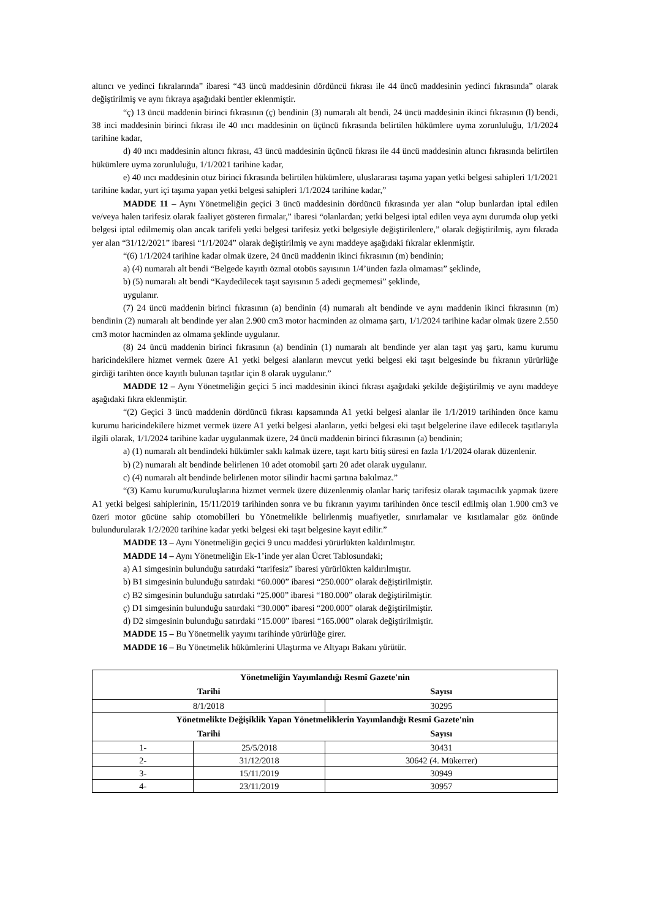altıncı ve yedinci fıkralarında” ibaresi “43 üncü maddesinin dördüncü fıkrası ile 44 üncü maddesinin yedinci fıkrasında” olarak değiştirilmiş ve aynı fıkraya aşağıdaki bentler eklenmiştir.
“ç) 13 üncü maddenin birinci fıkrasının (ç) bendinin (3) numaralı alt bendi, 24 üncü maddesinin ikinci fıkrasının (l) bendi, 38 inci maddesinin birinci fıkrası ile 40 ıncı maddesinin on üçüncü fıkrasında belirtilen hükümlere uyma zorunluluğu, 1/1/2024 tarihine kadar,
d) 40 ıncı maddesinin altıncı fıkrası, 43 üncü maddesinin üçüncü fıkrası ile 44 üncü maddesinin altıncı fıkrasında belirtilen hükümlere uyma zorunluluğu, 1/1/2021 tarihine kadar,
e) 40 ıncı maddesinin otuz birinci fıkrasında belirtilen hükümlere, uluslararası taşıma yapan yetki belgesi sahipleri 1/1/2021 tarihine kadar, yurt içi taşıma yapan yetki belgesi sahipleri 1/1/2024 tarihine kadar,”
MADDE 11 – Aynı Yönetmeliğin geçici 3 üncü maddesinin dördüncü fıkrasında yer alan “olup bunlardan iptal edilen ve/veya halen tarifesiz olarak faaliyet gösteren firmalar,” ibaresi “olanlardan; yetki belgesi iptal edilen veya aynı durumda olup yetki belgesi iptal edilmemiş olan ancak tarifeli yetki belgesi tarifesiz yetki belgesiyle değiştirilenlere,” olarak değiştirilmiş, aynı fıkrada yer alan “31/12/2021” ibaresi “1/1/2024” olarak değiştirilmiş ve aynı maddeye aşağıdaki fıkralar eklenmiştir.
“(6) 1/1/2024 tarihine kadar olmak üzere, 24 üncü maddenin ikinci fıkrasının (m) bendinin;
a) (4) numaralı alt bendi “Belgede kayıtlı özmal otobüs sayısının 1/4’ünden fazla olmaması” şeklinde,
b) (5) numaralı alt bendi “Kaydedilecek taşıt sayısının 5 adedi geçmemesi” şeklinde,
uygulanır.
(7) 24 üncü maddenin birinci fıkrasının (a) bendinin (4) numaralı alt bendinde ve aynı maddenin ikinci fıkrasının (m) bendinin (2) numaralı alt bendinde yer alan 2.900 cm3 motor hacminden az olmama şartı, 1/1/2024 tarihine kadar olmak üzere 2.550 cm3 motor hacminden az olmama şeklinde uygulanır.
(8) 24 üncü maddenin birinci fıkrasının (a) bendinin (1) numaralı alt bendinde yer alan taşıt yaş şartı, kamu kurumu haricindekilere hizmet vermek üzere A1 yetki belgesi alanların mevcut yetki belgesi eki taşıt belgesinde bu fıkranın yürürlüğe girdiği tarihten önce kayıtlı bulunan taşıtlar için 8 olarak uygulanır.”
MADDE 12 – Aynı Yönetmeliğin geçici 5 inci maddesinin ikinci fıkrası aşağıdaki şekilde değiştirilmiş ve aynı maddeye aşağıdaki fıkra eklenmiştir.
“(2) Geçici 3 üncü maddenin dördüncü fıkrası kapsamında A1 yetki belgesi alanlar ile 1/1/2019 tarihinden önce kamu kurumu haricindekilere hizmet vermek üzere A1 yetki belgesi alanların, yetki belgesi eki taşıt belgelerine ilave edilecek taşıtlarıyla ilgili olarak, 1/1/2024 tarihine kadar uygulanmak üzere, 24 üncü maddenin birinci fıkrasının (a) bendinin;
a) (1) numaralı alt bendindeki hükümler saklı kalmak üzere, taşıt kartı bitiş süresi en fazla 1/1/2024 olarak düzenlenir.
b) (2) numaralı alt bendinde belirlenen 10 adet otomobil şartı 20 adet olarak uygulanır.
c) (4) numaralı alt bendinde belirlenen motor silindir hacmi şartına bakılmaz.”
“(3) Kamu kurumu/kuruluşlarına hizmet vermek üzere düzenlenmiş olanlar hariç tarifesiz olarak taşımacılık yapmak üzere A1 yetki belgesi sahiplerinin, 15/11/2019 tarihinden sonra ve bu fıkranın yayımı tarihinden önce tescil edilmiş olan 1.900 cm3 ve üzeri motor gücüne sahip otomobilleri bu Yönetmelikle belirlenmiş muafiyetler, sınırlamalar ve kısıtlamalar göz önünde bulundurularak 1/2/2020 tarihine kadar yetki belgesi eki taşıt belgesine kayıt edilir.”
MADDE 13 – Aynı Yönetmeliğin geçici 9 uncu maddesi yürürlükten kaldırılmıştır.
MADDE 14 – Aynı Yönetmeliğin Ek-1’inde yer alan Ücret Tablosundaki;
a) A1 simgesinin bulunduğu satırdaki “tarifesiz” ibaresi yürürlükten kaldırılmıştır.
b) B1 simgesinin bulunduğu satırdaki “60.000” ibaresi “250.000” olarak değiştirilmiştir.
c) B2 simgesinin bulunduğu satırdaki “25.000” ibaresi “180.000” olarak değiştirilmiştir.
ç) D1 simgesinin bulunduğu satırdaki “30.000” ibaresi “200.000” olarak değiştirilmiştir.
d) D2 simgesinin bulunduğu satırdaki “15.000” ibaresi “165.000” olarak değiştirilmiştir.
MADDE 15 – Bu Yönetmelik yayımı tarihinde yürürlüğe girer.
MADDE 16 – Bu Yönetmelik hükümlerini Ulaştırma ve Altyapı Bakanı yürütür.
| Yönetmeliğin Yayımlandığı Resmî Gazete'nin | | |
| --- | --- | --- |
| Tarihi | | Sayısı |
| 8/1/2018 | | 30295 |
| Yönetmelikte Değişiklik Yapan Yönetmeliklerin Yayımlandığı Resmî Gazete'nin | | |
| Tarihi | | Sayısı |
| 1- | 25/5/2018 | 30431 |
| 2- | 31/12/2018 | 30642 (4. Mükerrer) |
| 3- | 15/11/2019 | 30949 |
| 4- | 23/11/2019 | 30957 |